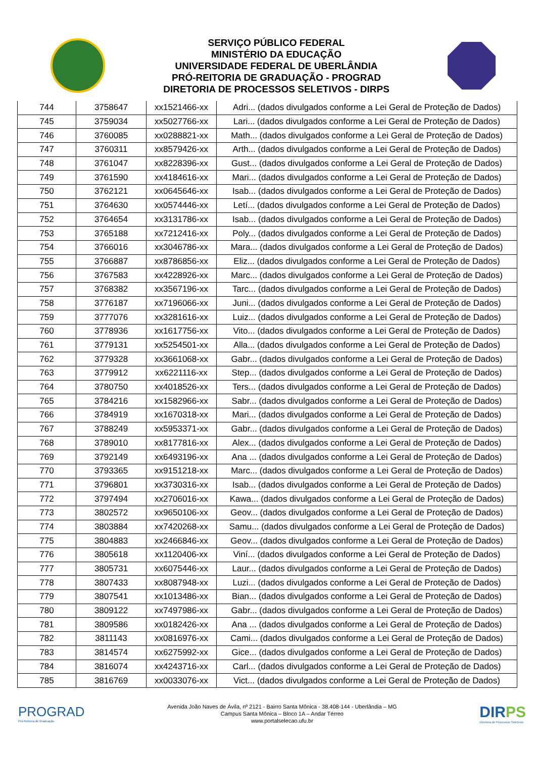SERVIÇO PÚBLICO FEDERAL
MINISTÉRIO DA EDUCAÇÃO
UNIVERSIDADE FEDERAL DE UBERLÂNDIA
PRÓ-REITORIA DE GRADUAÇÃO - PROGRAD
DIRETORIA DE PROCESSOS SELETIVOS - DIRPS
| 744 | 3758647 | xx1521466-xx | Adri... (dados divulgados conforme a Lei Geral de Proteção de Dados) |
| 745 | 3759034 | xx5027766-xx | Lari... (dados divulgados conforme a Lei Geral de Proteção de Dados) |
| 746 | 3760085 | xx0288821-xx | Math... (dados divulgados conforme a Lei Geral de Proteção de Dados) |
| 747 | 3760311 | xx8579426-xx | Arth... (dados divulgados conforme a Lei Geral de Proteção de Dados) |
| 748 | 3761047 | xx8228396-xx | Gust... (dados divulgados conforme a Lei Geral de Proteção de Dados) |
| 749 | 3761590 | xx4184616-xx | Mari... (dados divulgados conforme a Lei Geral de Proteção de Dados) |
| 750 | 3762121 | xx0645646-xx | Isab... (dados divulgados conforme a Lei Geral de Proteção de Dados) |
| 751 | 3764630 | xx0574446-xx | Letí... (dados divulgados conforme a Lei Geral de Proteção de Dados) |
| 752 | 3764654 | xx3131786-xx | Isab... (dados divulgados conforme a Lei Geral de Proteção de Dados) |
| 753 | 3765188 | xx7212416-xx | Poly... (dados divulgados conforme a Lei Geral de Proteção de Dados) |
| 754 | 3766016 | xx3046786-xx | Mara... (dados divulgados conforme a Lei Geral de Proteção de Dados) |
| 755 | 3766887 | xx8786856-xx | Eliz... (dados divulgados conforme a Lei Geral de Proteção de Dados) |
| 756 | 3767583 | xx4228926-xx | Marc... (dados divulgados conforme a Lei Geral de Proteção de Dados) |
| 757 | 3768382 | xx3567196-xx | Tarc... (dados divulgados conforme a Lei Geral de Proteção de Dados) |
| 758 | 3776187 | xx7196066-xx | Juni... (dados divulgados conforme a Lei Geral de Proteção de Dados) |
| 759 | 3777076 | xx3281616-xx | Luiz... (dados divulgados conforme a Lei Geral de Proteção de Dados) |
| 760 | 3778936 | xx1617756-xx | Vito... (dados divulgados conforme a Lei Geral de Proteção de Dados) |
| 761 | 3779131 | xx5254501-xx | Alla... (dados divulgados conforme a Lei Geral de Proteção de Dados) |
| 762 | 3779328 | xx3661068-xx | Gabr... (dados divulgados conforme a Lei Geral de Proteção de Dados) |
| 763 | 3779912 | xx6221116-xx | Step... (dados divulgados conforme a Lei Geral de Proteção de Dados) |
| 764 | 3780750 | xx4018526-xx | Ters... (dados divulgados conforme a Lei Geral de Proteção de Dados) |
| 765 | 3784216 | xx1582966-xx | Sabr... (dados divulgados conforme a Lei Geral de Proteção de Dados) |
| 766 | 3784919 | xx1670318-xx | Mari... (dados divulgados conforme a Lei Geral de Proteção de Dados) |
| 767 | 3788249 | xx5953371-xx | Gabr... (dados divulgados conforme a Lei Geral de Proteção de Dados) |
| 768 | 3789010 | xx8177816-xx | Alex... (dados divulgados conforme a Lei Geral de Proteção de Dados) |
| 769 | 3792149 | xx6493196-xx | Ana ... (dados divulgados conforme a Lei Geral de Proteção de Dados) |
| 770 | 3793365 | xx9151218-xx | Marc... (dados divulgados conforme a Lei Geral de Proteção de Dados) |
| 771 | 3796801 | xx3730316-xx | Isab... (dados divulgados conforme a Lei Geral de Proteção de Dados) |
| 772 | 3797494 | xx2706016-xx | Kawa... (dados divulgados conforme a Lei Geral de Proteção de Dados) |
| 773 | 3802572 | xx9650106-xx | Geov... (dados divulgados conforme a Lei Geral de Proteção de Dados) |
| 774 | 3803884 | xx7420268-xx | Samu... (dados divulgados conforme a Lei Geral de Proteção de Dados) |
| 775 | 3804883 | xx2466846-xx | Geov... (dados divulgados conforme a Lei Geral de Proteção de Dados) |
| 776 | 3805618 | xx1120406-xx | Viní... (dados divulgados conforme a Lei Geral de Proteção de Dados) |
| 777 | 3805731 | xx6075446-xx | Laur... (dados divulgados conforme a Lei Geral de Proteção de Dados) |
| 778 | 3807433 | xx8087948-xx | Luzi... (dados divulgados conforme a Lei Geral de Proteção de Dados) |
| 779 | 3807541 | xx1013486-xx | Bian... (dados divulgados conforme a Lei Geral de Proteção de Dados) |
| 780 | 3809122 | xx7497986-xx | Gabr... (dados divulgados conforme a Lei Geral de Proteção de Dados) |
| 781 | 3809586 | xx0182426-xx | Ana ... (dados divulgados conforme a Lei Geral de Proteção de Dados) |
| 782 | 3811143 | xx0816976-xx | Cami... (dados divulgados conforme a Lei Geral de Proteção de Dados) |
| 783 | 3814574 | xx6275992-xx | Gice... (dados divulgados conforme a Lei Geral de Proteção de Dados) |
| 784 | 3816074 | xx4243716-xx | Carl... (dados divulgados conforme a Lei Geral de Proteção de Dados) |
| 785 | 3816769 | xx0033076-xx | Vict... (dados divulgados conforme a Lei Geral de Proteção de Dados) |
PROGRAD
Pró-Reitoria de Graduação
Avenida João Naves de Ávila, nº 2121 - Bairro Santa Mônica - 38.408-144 - Uberlândia – MG
Campus Santa Mônica – Bloco 1A – Andar Térreo
www.portalselecao.ufu.br
DIRPS
Diretoria de Processos Seletivos